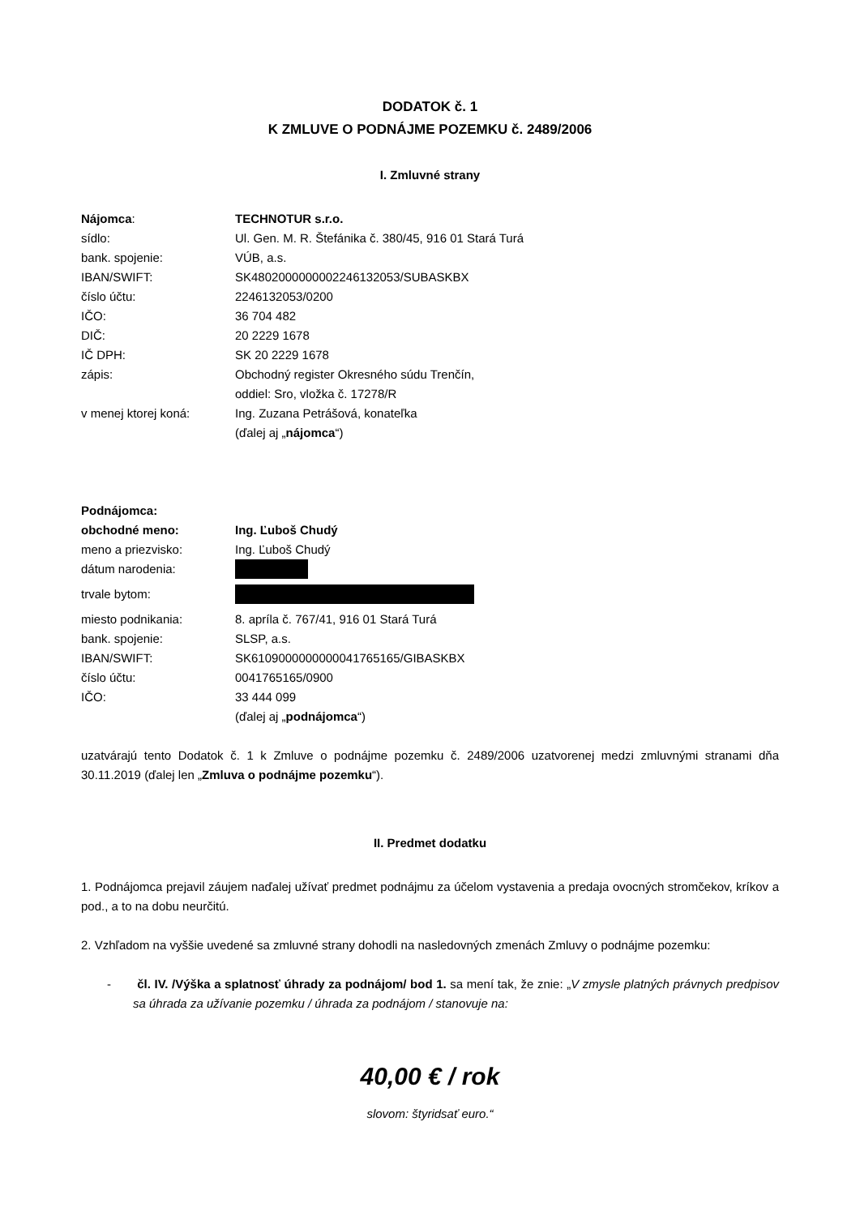DODATOK č. 1
K ZMLUVE O PODNÁJME POZEMKU č. 2489/2006
I. Zmluvné strany
| Nájomca : | TECHNOTUR s.r.o. |
| sídlo: | Ul. Gen. M. R. Štefánika č. 380/45, 916 01 Stará Turá |
| bank. spojenie: | VÚB, a.s. |
| IBAN/SWIFT: | SK4802000000002246132053/SUBASKBX |
| číslo účtu: | 2246132053/0200 |
| IČO: | 36 704 482 |
| DIČ: | 20 2229 1678 |
| IČ DPH: | SK 20 2229 1678 |
| zápis: | Obchodný register Okresného súdu Trenčín, oddiel: Sro, vložka č. 17278/R |
| v menej ktorej koná: | Ing. Zuzana Petrášová, konateľka (ďalej aj „ nájomca “) |
| Podnájomca: | |
| obchodné meno: | Ing. Ľuboš Chudý |
| meno a priezvisko: | Ing. Ľuboš Chudý |
| dátum narodenia: | |
| trvale bytom: | |
| miesto podnikania: | 8. apríla č. 767/41, 916 01 Stará Turá |
| bank. spojenie: | SLSP, a.s. |
| IBAN/SWIFT: | SK6109000000000041765165/GIBASKBX |
| číslo účtu: | 0041765165/0900 |
| IČO: | 33 444 099 (ďalej aj „ podnájomca “) |
uzatvárajú tento Dodatok č. 1 k Zmluve o podnájme pozemku č. 2489/2006 uzatvorenej medzi zmluvnými stranami dňa 30.11.2019 (ďalej len „Zmluva o podnájme pozemku“).
II. Predmet dodatku
1. Podnájomca prejavil záujem naďalej užívať predmet podnájmu za účelom vystavenia a predaja ovocných stromčekov, kríkov a pod., a to na dobu neurčitú.
2. Vzhľadom na vyššie uvedené sa zmluvné strany dohodli na nasledovných zmenách Zmluvy o podnájme pozemku:
- čl. IV. /Výška a splatnosť úhrady za podnájom/ bod 1. sa mení tak, že znie: „V zmysle platných právnych predpisov sa úhrada za užívanie pozemku / úhrada za podnájom / stanovuje na:
40,00 € / rok
slovom: štyridsať euro.“